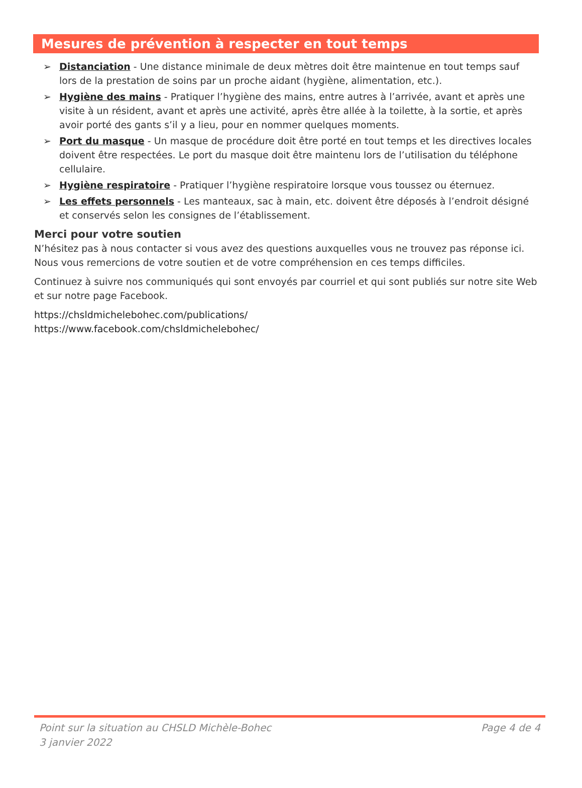Mesures de prévention à respecter en tout temps
➢ Distanciation - Une distance minimale de deux mètres doit être maintenue en tout temps sauf lors de la prestation de soins par un proche aidant (hygiène, alimentation, etc.).
➢ Hygiène des mains - Pratiquer l’hygiène des mains, entre autres à l’arrivée, avant et après une visite à un résident, avant et après une activité, après être allée à la toilette, à la sortie, et après avoir porté des gants s’il y a lieu, pour en nommer quelques moments.
➢ Port du masque - Un masque de procédure doit être porté en tout temps et les directives locales doivent être respectées. Le port du masque doit être maintenu lors de l’utilisation du téléphone cellulaire.
➢ Hygiène respiratoire - Pratiquer l’hygiène respiratoire lorsque vous toussez ou éternuez.
➢ Les effets personnels - Les manteaux, sac à main, etc. doivent être déposés à l’endroit désigné et conservés selon les consignes de l’établissement.
Merci pour votre soutien
N’hésitez pas à nous contacter si vous avez des questions auxquelles vous ne trouvez pas réponse ici. Nous vous remercions de votre soutien et de votre compréhension en ces temps difficiles.
Continuez à suivre nos communiqués qui sont envoyés par courriel et qui sont publiés sur notre site Web et sur notre page Facebook.
https://chsldmichelebohec.com/publications/
https://www.facebook.com/chsldmichelebohec/
Point sur la situation au CHSLD Michèle-Bohec
3 janvier 2022
Page 4 de 4